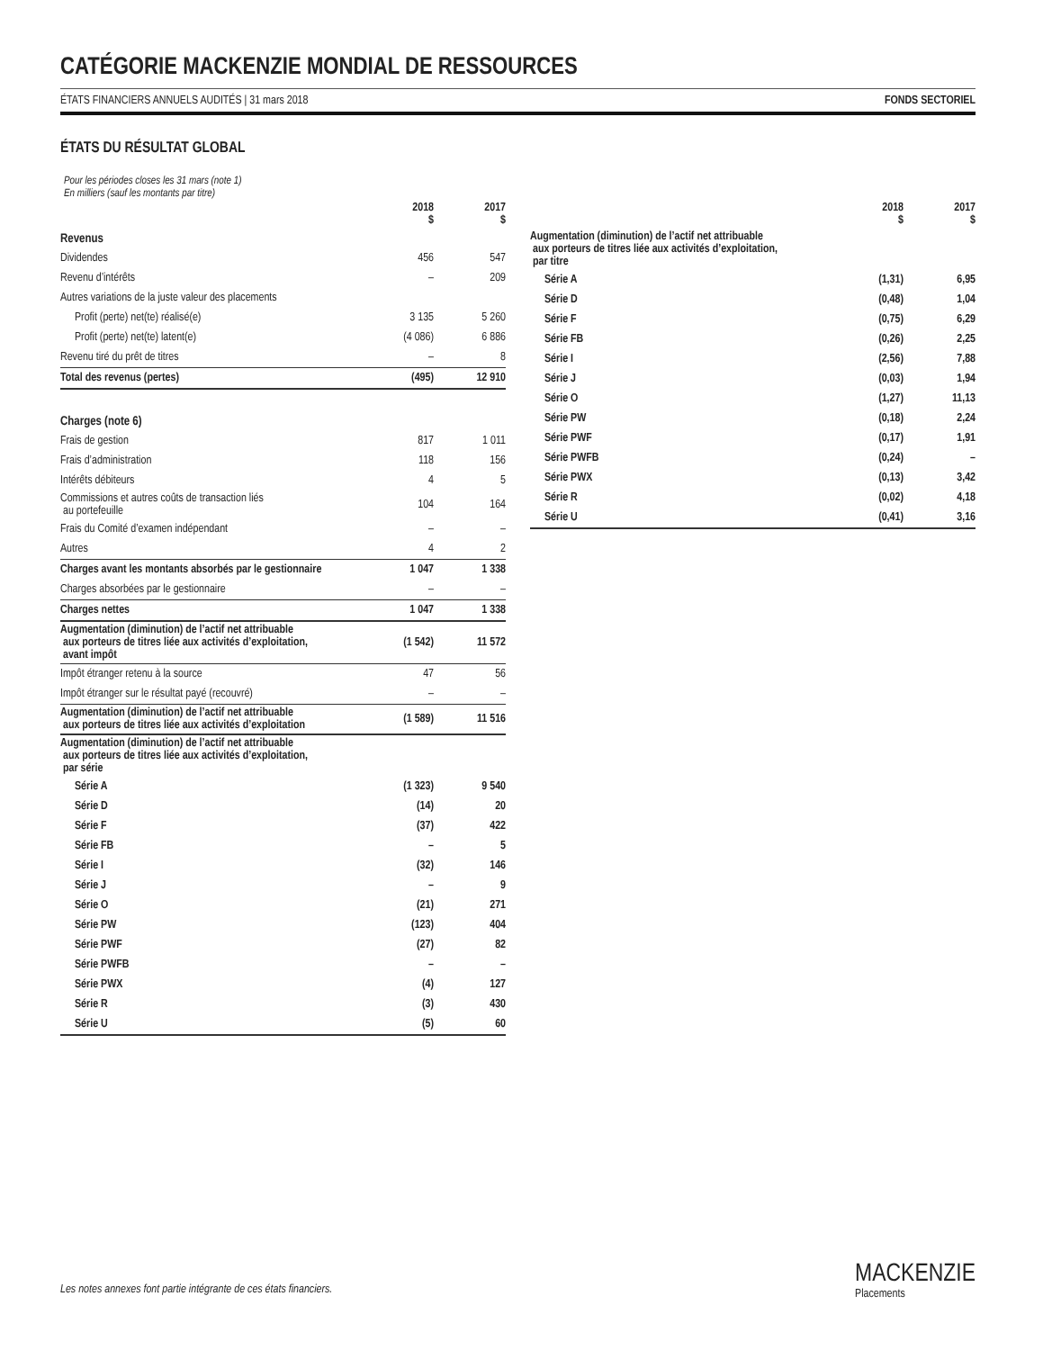CATÉGORIE MACKENZIE MONDIAL DE RESSOURCES
ÉTATS FINANCIERS ANNUELS AUDITÉS | 31 mars 2018 FONDS SECTORIEL
ÉTATS DU RÉSULTAT GLOBAL
Pour les périodes closes les 31 mars (note 1)
En milliers (sauf les montants par titre)
| | 2018 $ | 2017 $ |
| --- | --- | --- |
| Revenus | | |
| Dividendes | 456 | 547 |
| Revenu d’intérêts | – | 209 |
| Autres variations de la juste valeur des placements | | |
| Profit (perte) net(te) réalisé(e) | 3 135 | 5 260 |
| Profit (perte) net(te) latent(e) | (4 086) | 6 886 |
| Revenu tiré du prêt de titres | – | 8 |
| Total des revenus (pertes) | (495) | 12 910 |
| Charges (note 6) | | |
| Frais de gestion | 817 | 1 011 |
| Frais d’administration | 118 | 156 |
| Intérêts débiteurs | 4 | 5 |
| Commissions et autres coûts de transaction liés au portefeuille | 104 | 164 |
| Frais du Comité d’examen indépendant | – | – |
| Autres | 4 | 2 |
| Charges avant les montants absorbés par le gestionnaire | 1 047 | 1 338 |
| Charges absorbées par le gestionnaire | – | – |
| Charges nettes | 1 047 | 1 338 |
| Augmentation (diminution) de l’actif net attribuable aux porteurs de titres liée aux activités d’exploitation, avant impôt | (1 542) | 11 572 |
| Impôt étranger retenu à la source | 47 | 56 |
| Impôt étranger sur le résultat payé (recouvré) | – | – |
| Augmentation (diminution) de l’actif net attribuable aux porteurs de titres liée aux activités d’exploitation | (1 589) | 11 516 |
| Augmentation (diminution) de l’actif net attribuable aux porteurs de titres liée aux activités d’exploitation, par série | | |
| Série A | (1 323) | 9 540 |
| Série D | (14) | 20 |
| Série F | (37) | 422 |
| Série FB | – | 5 |
| Série I | (32) | 146 |
| Série J | – | 9 |
| Série O | (21) | 271 |
| Série PW | (123) | 404 |
| Série PWF | (27) | 82 |
| Série PWFB | – | – |
| Série PWX | (4) | 127 |
| Série R | (3) | 430 |
| Série U | (5) | 60 |
| | 2018 $ | 2017 $ |
| --- | --- | --- |
| Augmentation (diminution) de l’actif net attribuable aux porteurs de titres liée aux activités d’exploitation, par titre | | |
| Série A | (1,31) | 6,95 |
| Série D | (0,48) | 1,04 |
| Série F | (0,75) | 6,29 |
| Série FB | (0,26) | 2,25 |
| Série I | (2,56) | 7,88 |
| Série J | (0,03) | 1,94 |
| Série O | (1,27) | 11,13 |
| Série PW | (0,18) | 2,24 |
| Série PWF | (0,17) | 1,91 |
| Série PWFB | (0,24) | – |
| Série PWX | (0,13) | 3,42 |
| Série R | (0,02) | 4,18 |
| Série U | (0,41) | 3,16 |
Les notes annexes font partie intégrante de ces états financiers.
MACKENZIE
Placements